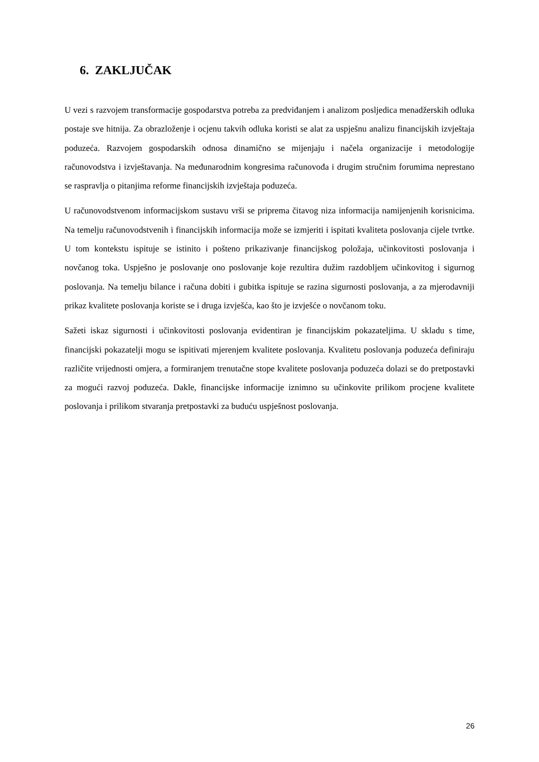6. ZAKLJUČAK
U vezi s razvojem transformacije gospodarstva potreba za predviđanjem i analizom posljedica menadžerskih odluka postaje sve hitnija. Za obrazloženje i ocjenu takvih odluka koristi se alat za uspješnu analizu financijskih izvještaja poduzeća. Razvojem gospodarskih odnosa dinamično se mijenjaju i načela organizacije i metodologije računovodstva i izvještavanja. Na međunarodnim kongresima računovođa i drugim stručnim forumima neprestano se raspravlja o pitanjima reforme financijskih izvještaja poduzeća.
U računovodstvenom informacijskom sustavu vrši se priprema čitavog niza informacija namijenjenih korisnicima. Na temelju računovodstvenih i financijskih informacija može se izmjeriti i ispitati kvaliteta poslovanja cijele tvrtke. U tom kontekstu ispituje se istinito i pošteno prikazivanje financijskog položaja, učinkovitosti poslovanja i novčanog toka. Uspješno je poslovanje ono poslovanje koje rezultira dužim razdobljem učinkovitog i sigurnog poslovanja. Na temelju bilance i računa dobiti i gubitka ispituje se razina sigurnosti poslovanja, a za mjerodavniji prikaz kvalitete poslovanja koriste se i druga izvješća, kao što je izvješće o novčanom toku.
Sažeti iskaz sigurnosti i učinkovitosti poslovanja evidentiran je financijskim pokazateljima. U skladu s time, financijski pokazatelji mogu se ispitivati mjerenjem kvalitete poslovanja. Kvalitetu poslovanja poduzeća definiraju različite vrijednosti omjera, a formiranjem trenutačne stope kvalitete poslovanja poduzeća dolazi se do pretpostavki za mogući razvoj poduzeća. Dakle, financijske informacije iznimno su učinkovite prilikom procjene kvalitete poslovanja i prilikom stvaranja pretpostavki za buduću uspješnost poslovanja.
26